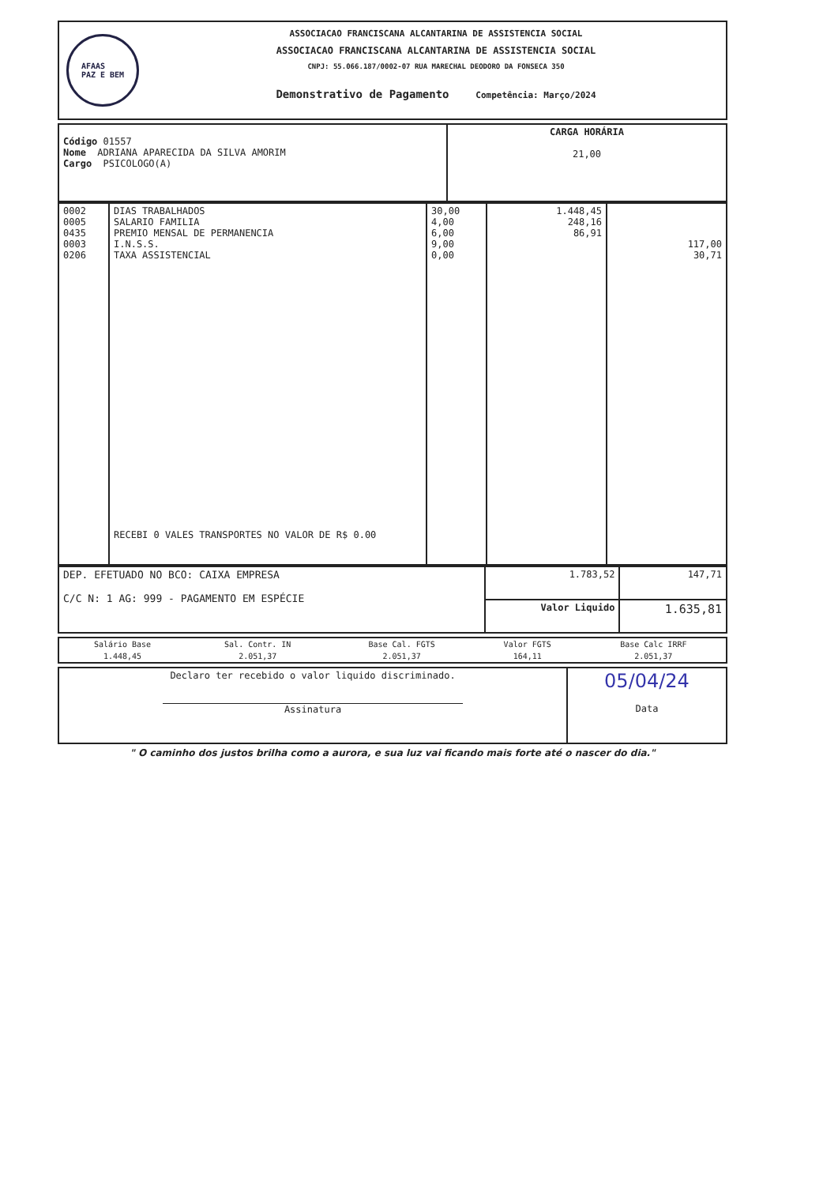AFAAS
PAZ E BEM
ASSOCIACAO FRANCISCANA ALCANTARINA DE ASSISTENCIA SOCIAL
ASSOCIACAO FRANCISCANA ALCANTARINA DE ASSISTENCIA SOCIAL
CNPJ: 55.066.187/0002-07 RUA MARECHAL DEODORO DA FONSECA 350
Demonstrativo de Pagamento Competência: Março/2024
| Código 01557 Nome ADRIANA APARECIDA DA SILVA AMORIM Cargo PSICOLOGO(A) | CARGA HORÁRIA 21,00 |
| 0002 0005 0435 0003 0206 | DIAS TRABALHADOS SALARIO FAMILIA PREMIO MENSAL DE PERMANENCIA I.N.S.S. TAXA ASSISTENCIAL RECEBI 0 VALES TRANSPORTES NO VALOR DE R$ 0.00 | 30,00 4,00 6,00 9,00 0,00 | 1.448,45 248,16 86,91 | 117,00 30,71 |
| DEP. EFETUADO NO BCO: CAIXA EMPRESA C/C N: 1 AG: 999 - PAGAMENTO EM ESPÉCIE | 1.783,52 | 147,71 |
| | Valor Liquido | 1.635,81 |
| Salário Base | Sal. Contr. IN | Base Cal. FGTS | Valor FGTS | Base Calc IRRF |
| 1.448,45 | 2.051,37 | 2.051,37 | 164,11 | 2.051,37 |
| Declaro ter recebido o valor liquido discriminado. Assinatura | 05/04/24 Data |
" O caminho dos justos brilha como a aurora, e sua luz vai ficando mais forte até o nascer do dia."